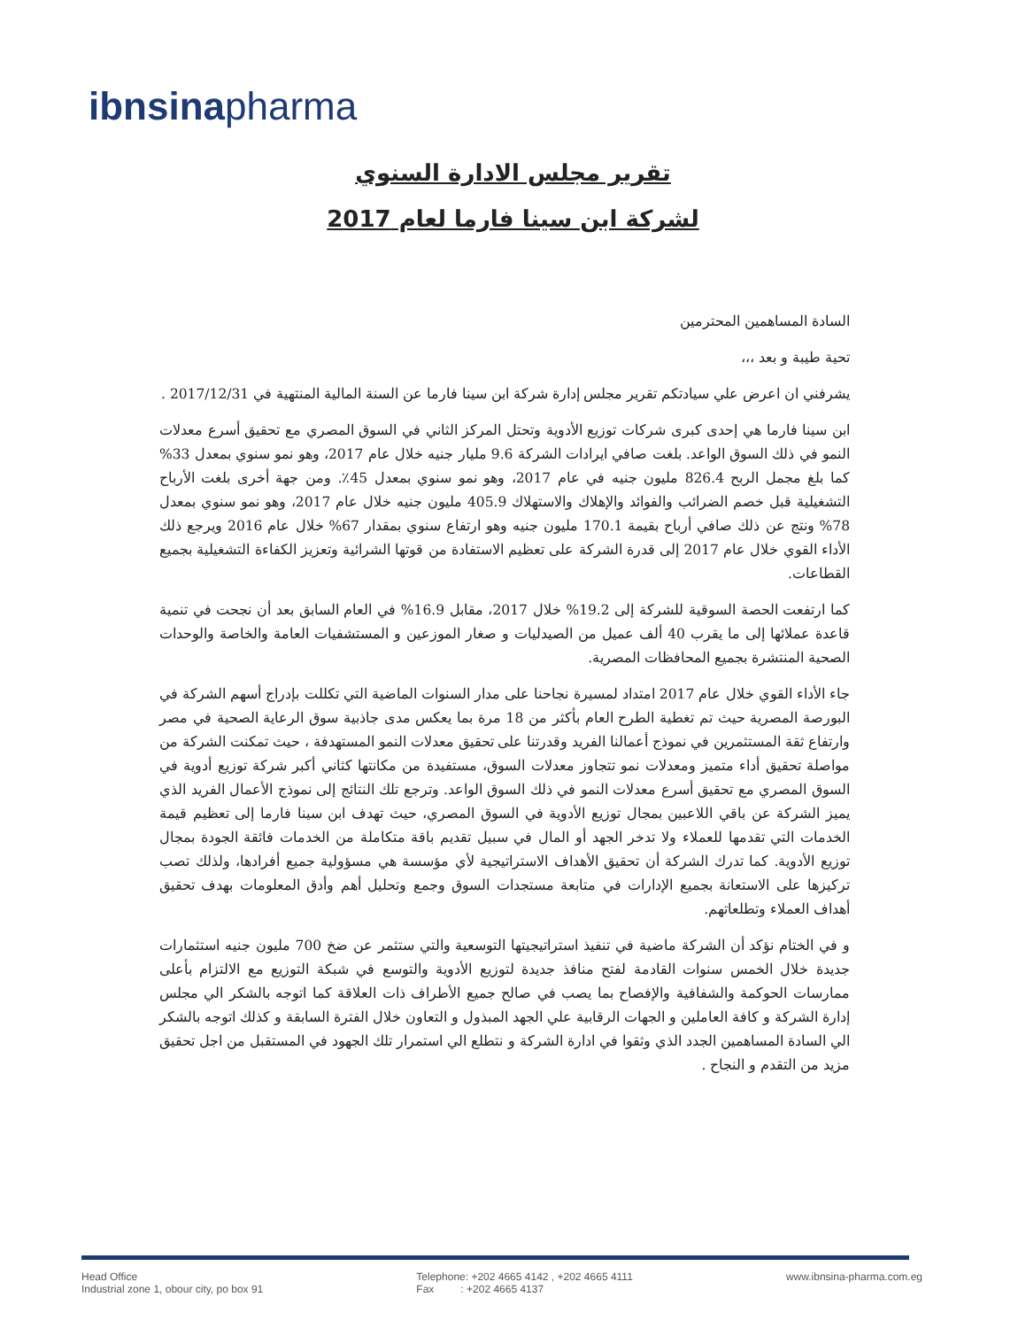ibnsinapharma
تقرير مجلس الادارة السنوي
لشركة ابن سينا فارما لعام 2017
السادة المساهمين المحترمين
تحية طيبة و بعد ،،،
يشرفني ان اعرض علي سيادتكم تقرير مجلس إدارة شركة ابن سينا فارما عن السنة المالية المنتهية في 2017/12/31 .
ابن سينا فارما هي إحدى كبرى شركات توزيع الأدوية وتحتل المركز الثاني في السوق المصري مع تحقيق أسرع معدلات النمو في ذلك السوق الواعد. بلغت صافي ايرادات الشركة 9.6 مليار جنيه خلال عام 2017، وهو نمو سنوي بمعدل 33% كما بلغ مجمل الربح 826.4 مليون جنيه في عام 2017، وهو نمو سنوي بمعدل 45٪. ومن جهة أخرى بلغت الأرباح التشغيلية قبل خصم الضرائب والفوائد والإهلاك والاستهلاك 405.9 مليون جنيه خلال عام 2017، وهو نمو سنوي بمعدل 78% ونتج عن ذلك صافي أرباح بقيمة 170.1 مليون جنيه وهو ارتفاع سنوي بمقدار 67% خلال عام 2016 ويرجع ذلك الأداء القوي خلال عام 2017 إلى قدرة الشركة على تعظيم الاستفادة من قوتها الشرائية وتعزيز الكفاءة التشغيلية بجميع القطاعات.
كما ارتفعت الحصة السوقية للشركة إلى 19.2% خلال 2017، مقابل 16.9% في العام السابق بعد أن نجحت في تنمية قاعدة عملائها إلى ما يقرب 40 ألف عميل من الصيدليات و صغار الموزعين و المستشفيات العامة والخاصة والوحدات الصحية المنتشرة بجميع المحافظات المصرية.
جاء الأداء القوي خلال عام 2017 امتداد لمسيرة نجاحنا على مدار السنوات الماضية التي تكللت بإدراج أسهم الشركة في البورصة المصرية حيث تم تغطية الطرح العام بأكثر من 18 مرة بما يعكس مدى جاذبية سوق الرعاية الصحية في مصر وارتفاع ثقة المستثمرين في نموذج أعمالنا الفريد وقدرتنا على تحقيق معدلات النمو المستهدفة ، حيث تمكنت الشركة من مواصلة تحقيق أداء متميز ومعدلات نمو تتجاوز معدلات السوق، مستفيدة من مكانتها كثاني أكبر شركة توزيع أدوية في السوق المصري مع تحقيق أسرع معدلات النمو في ذلك السوق الواعد. وترجع تلك النتائج إلى نموذج الأعمال الفريد الذي يميز الشركة عن باقي اللاعبين بمجال توزيع الأدوية في السوق المصري، حيث تهدف ابن سينا فارما إلى تعظيم قيمة الخدمات التي تقدمها للعملاء ولا تدخر الجهد أو المال في سبيل تقديم باقة متكاملة من الخدمات فائقة الجودة بمجال توزيع الأدوية. كما تدرك الشركة أن تحقيق الأهداف الاستراتيجية لأي مؤسسة هي مسؤولية جميع أفرادها، ولذلك تصب تركيزها على الاستعانة بجميع الإدارات في متابعة مستجدات السوق وجمع وتحليل أهم وأدق المعلومات بهدف تحقيق أهداف العملاء وتطلعاتهم.
و في الختام نؤكد أن الشركة ماضية في تنفيذ استراتيجيتها التوسعية والتي ستثمر عن ضخ 700 مليون جنيه استثمارات جديدة خلال الخمس سنوات القادمة لفتح منافذ جديدة لتوزيع الأدوية والتوسع في شبكة التوزيع مع الالتزام بأعلى ممارسات الحوكمة والشفافية والإفصاح بما يصب في صالح جميع الأطراف ذات العلاقة كما اتوجه بالشكر الي مجلس إدارة الشركة و كافة العاملين و الجهات الرقابية علي الجهد المبذول و التعاون خلال الفترة السابقة و كذلك اتوجه بالشكر الي السادة المساهمين الجدد الذي وثقوا في ادارة الشركة و نتطلع الي استمرار تلك الجهود في المستقبل من اجل تحقيق مزيد من التقدم و النجاح .
Head Office
Industrial zone 1, obour city, po box 91
Telephone: +202 4665 4142 , +202 4665 4111
Fax : +202 4665 4137
www.ibnsina-pharma.com.eg